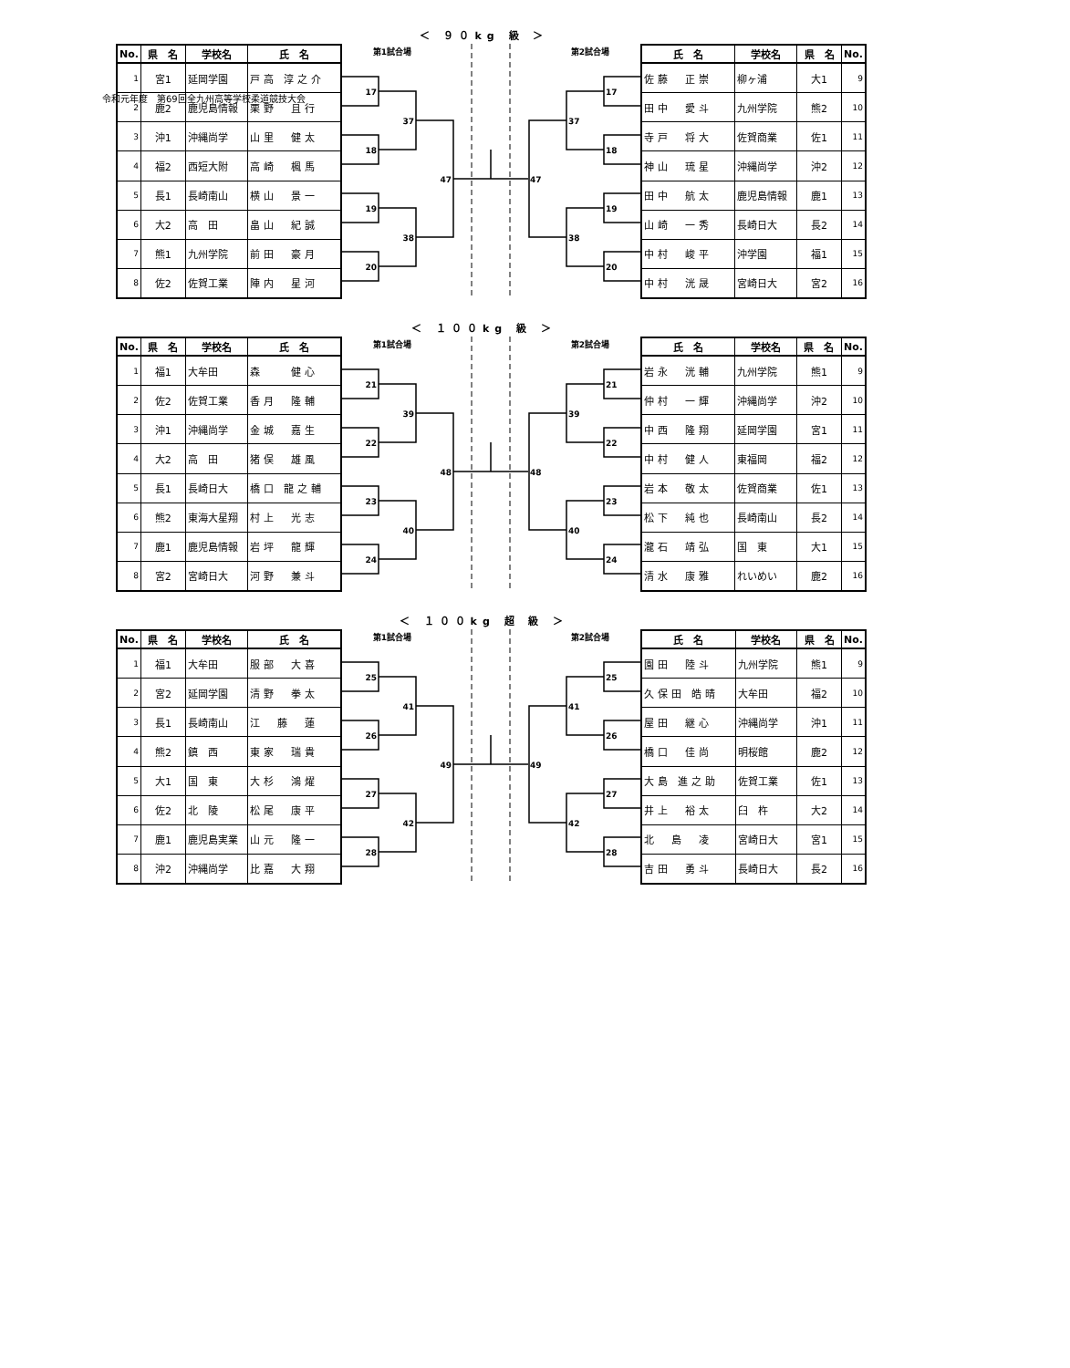令和元年度　第69回全九州高等学校柔道競技大会
＜ ９０kg 級 ＞
| No. | 県 名 | 学校名 | 氏 名 |
| --- | --- | --- | --- |
| 1 | 宮1 | 延岡学園 | 戸高 淳之介 |
| 2 | 鹿2 | 鹿児島情報 | 栗野 且行 |
| 3 | 沖1 | 沖縄尚学 | 山里 健太 |
| 4 | 福2 | 西短大附 | 高崎 楓馬 |
| 5 | 長1 | 長崎南山 | 横山 景一 |
| 6 | 大2 | 高 田 | 畠山 紀誠 |
| 7 | 熊1 | 九州学院 | 前田 豪月 |
| 8 | 佐2 | 佐賀工業 | 陣内 星河 |
第1試合場
第2試合場
17
18
19
20
37
38
47
47
37
38
17
18
19
20
| 氏 名 | 学校名 | 県 名 | No. |
| --- | --- | --- | --- |
| 佐藤 正崇 | 柳ヶ浦 | 大1 | 9 |
| 田中 愛斗 | 九州学院 | 熊2 | 10 |
| 寺戸 将大 | 佐賀商業 | 佐1 | 11 |
| 神山 琉星 | 沖縄尚学 | 沖2 | 12 |
| 田中 航太 | 鹿児島情報 | 鹿1 | 13 |
| 山崎 一秀 | 長崎日大 | 長2 | 14 |
| 中村 峻平 | 沖学園 | 福1 | 15 |
| 中村 洸晟 | 宮崎日大 | 宮2 | 16 |
＜ １００kg 級 ＞
| No. | 県 名 | 学校名 | 氏 名 |
| --- | --- | --- | --- |
| 1 | 福1 | 大牟田 | 森 健心 |
| 2 | 佐2 | 佐賀工業 | 香月 隆輔 |
| 3 | 沖1 | 沖縄尚学 | 金城 嘉生 |
| 4 | 大2 | 高 田 | 猪俣 雄風 |
| 5 | 長1 | 長崎日大 | 橋口 龍之輔 |
| 6 | 熊2 | 東海大星翔 | 村上 光志 |
| 7 | 鹿1 | 鹿児島情報 | 岩坪 龍輝 |
| 8 | 宮2 | 宮崎日大 | 河野 兼斗 |
第1試合場
第2試合場
21
22
23
24
39
40
48
48
39
40
21
22
23
24
| 氏 名 | 学校名 | 県 名 | No. |
| --- | --- | --- | --- |
| 岩永 洸輔 | 九州学院 | 熊1 | 9 |
| 仲村 一輝 | 沖縄尚学 | 沖2 | 10 |
| 中西 隆翔 | 延岡学園 | 宮1 | 11 |
| 中村 健人 | 東福岡 | 福2 | 12 |
| 岩本 敬太 | 佐賀商業 | 佐1 | 13 |
| 松下 純也 | 長崎南山 | 長2 | 14 |
| 瀧石 靖弘 | 国 東 | 大1 | 15 |
| 清水 康雅 | れいめい | 鹿2 | 16 |
＜ １００kg 超 級 ＞
| No. | 県 名 | 学校名 | 氏 名 |
| --- | --- | --- | --- |
| 1 | 福1 | 大牟田 | 服部 大喜 |
| 2 | 宮2 | 延岡学園 | 清野 拳太 |
| 3 | 長1 | 長崎南山 | 江 藤 蓮 |
| 4 | 熊2 | 鎮 西 | 東家 瑞貴 |
| 5 | 大1 | 国 東 | 大杉 鴻燿 |
| 6 | 佐2 | 北 陵 | 松尾 康平 |
| 7 | 鹿1 | 鹿児島実業 | 山元 隆一 |
| 8 | 沖2 | 沖縄尚学 | 比嘉 大翔 |
第1試合場
第2試合場
25
26
27
28
41
42
49
49
41
42
25
26
27
28
| 氏 名 | 学校名 | 県 名 | No. |
| --- | --- | --- | --- |
| 園田 陸斗 | 九州学院 | 熊1 | 9 |
| 久保田 皓晴 | 大牟田 | 福2 | 10 |
| 屋田 継心 | 沖縄尚学 | 沖1 | 11 |
| 橋口 佳尚 | 明桜館 | 鹿2 | 12 |
| 大島 進之助 | 佐賀工業 | 佐1 | 13 |
| 井上 裕太 | 臼 杵 | 大2 | 14 |
| 北 島 凌 | 宮崎日大 | 宮1 | 15 |
| 吉田 勇斗 | 長崎日大 | 長2 | 16 |